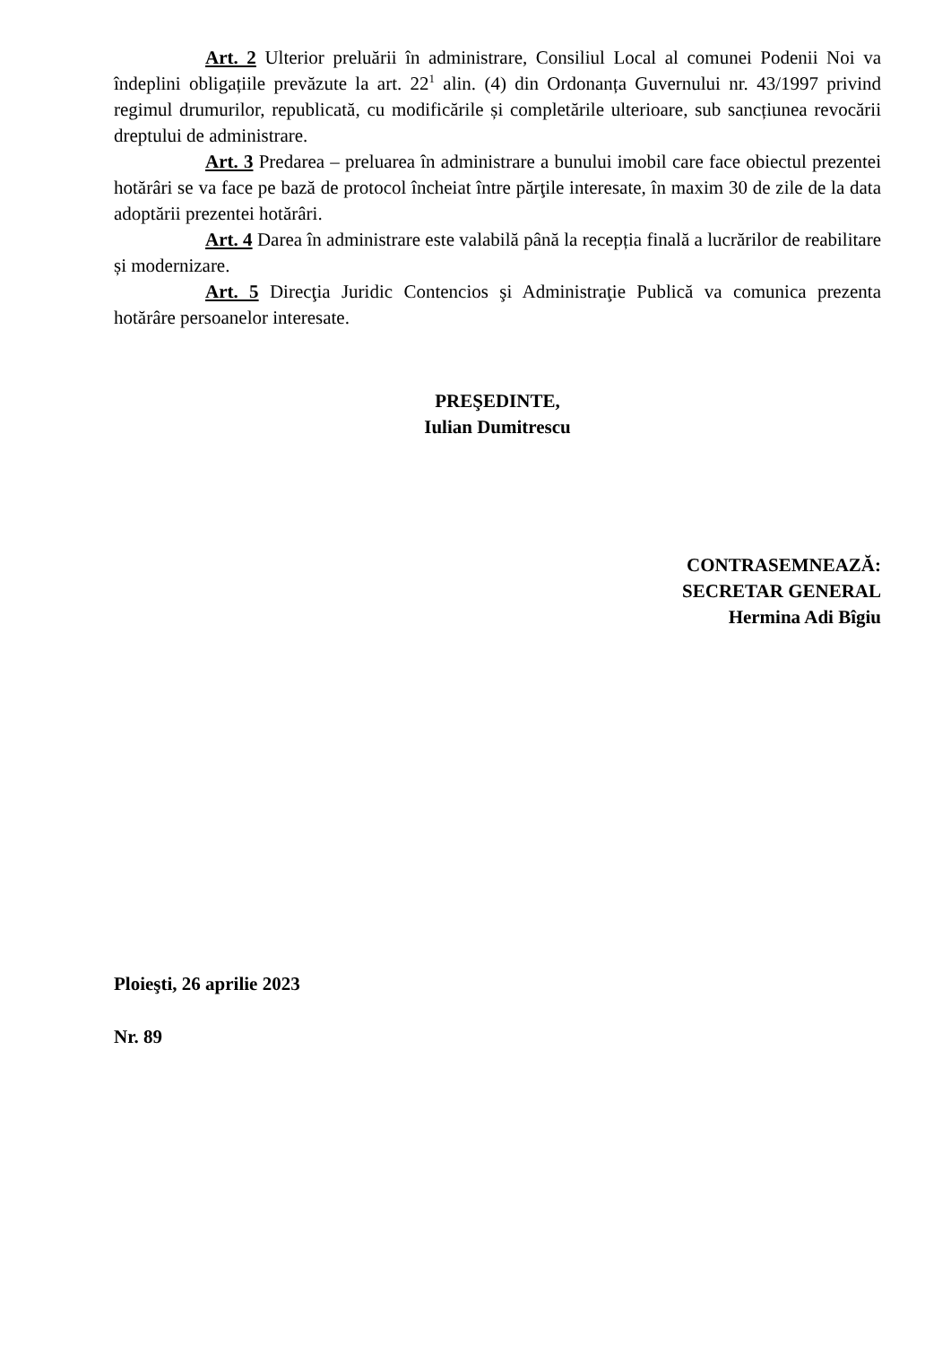Art. 2 Ulterior preluării în administrare, Consiliul Local al comunei Podenii Noi va îndeplini obligațiile prevăzute la art. 22<sup>1</sup> alin. (4) din Ordonanța Guvernului nr. 43/1997 privind regimul drumurilor, republicată, cu modificările și completările ulterioare, sub sancțiunea revocării dreptului de administrare.
Art. 3 Predarea – preluarea în administrare a bunului imobil care face obiectul prezentei hotărâri se va face pe bază de protocol încheiat între părţile interesate, în maxim 30 de zile de la data adoptării prezentei hotărâri.
Art. 4 Darea în administrare este valabilă până la recepția finală a lucrărilor de reabilitare și modernizare.
Art. 5 Direcţia Juridic Contencios şi Administraţie Publică va comunica prezenta hotărâre persoanelor interesate.
PREŞEDINTE,
Iulian Dumitrescu
CONTRASEMNEAZĂ:
SECRETAR GENERAL
Hermina Adi Bîgiu
Ploieşti, 26 aprilie 2023
Nr. 89